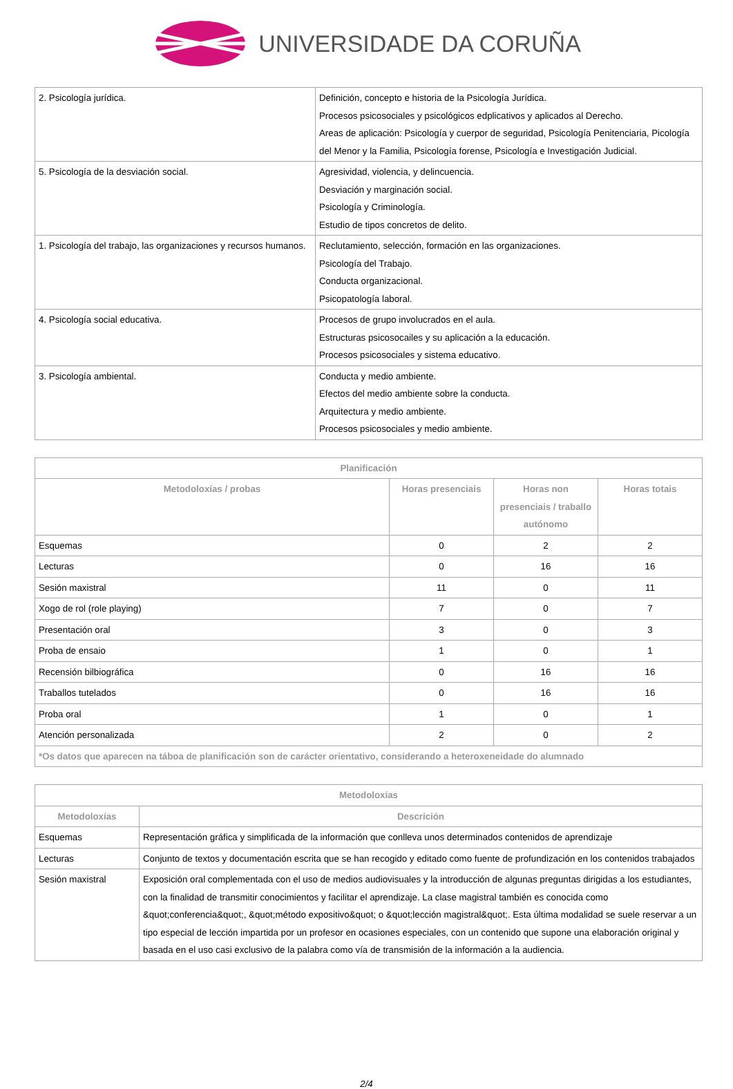UNIVERSIDADE DA CORUÑA
| 2. Psicología jurídica. | Definición, concepto e historia de la Psicología Jurídica. Procesos psicosociales y psicológicos edplicativos y aplicados al Derecho. Areas de aplicación: Psicología y cuerpor de seguridad, Psicología Penitenciaria, Picología del Menor y la Familia, Psicología forense, Psicología e Investigación Judicial. |
| 5. Psicología de la desviación social. | Agresividad, violencia, y delincuencia. Desviación y marginación social. Psicología y Criminología. Estudio de tipos concretos de delito. |
| 1. Psicología del trabajo, las organizaciones y recursos humanos. | Reclutamiento, selección, formación en las organizaciones. Psicología del Trabajo. Conducta organizacional. Psicopatología laboral. |
| 4. Psicología social educativa. | Procesos de grupo involucrados en el aula. Estructuras psicosocailes y su aplicación a la educación. Procesos psicosociales y sistema educativo. |
| 3. Psicología ambiental. | Conducta y medio ambiente. Efectos del medio ambiente sobre la conducta. Arquitectura y medio ambiente. Procesos psicosociales y medio ambiente. |
| Planificación | | | |
| --- | --- | --- | --- |
| Metodoloxías / probas | Horas presenciais | Horas non presenciais / traballo autónomo | Horas totais |
| Esquemas | 0 | 2 | 2 |
| Lecturas | 0 | 16 | 16 |
| Sesión maxistral | 11 | 0 | 11 |
| Xogo de rol (role playing) | 7 | 0 | 7 |
| Presentación oral | 3 | 0 | 3 |
| Proba de ensaio | 1 | 0 | 1 |
| Recensión bilbiográfica | 0 | 16 | 16 |
| Traballos tutelados | 0 | 16 | 16 |
| Proba oral | 1 | 0 | 1 |
| Atención personalizada | 2 | 0 | 2 |
| *Os datos que aparecen na táboa de planificación son de carácter orientativo, considerando a heteroxeneidade do alumnado | | | |
| Metodoloxías | |
| --- | --- |
| Metodoloxías | Descrición |
| Esquemas | Representación gráfica y simplificada de la información que conlleva unos determinados contenidos de aprendizaje |
| Lecturas | Conjunto de textos y documentación escrita que se han recogido y editado como fuente de profundización en los contenidos trabajados |
| Sesión maxistral | Exposición oral complementada con el uso de medios audiovisuales y la introducción de algunas preguntas dirigidas a los estudiantes, con la finalidad de transmitir conocimientos y facilitar el aprendizaje. La clase magistral también es conocida como &quot;conferencia&quot;, &quot;método expositivo&quot; o &quot;lección magistral&quot;. Esta última modalidad se suele reservar a un tipo especial de lección impartida por un profesor en ocasiones especiales, con un contenido que supone una elaboración original y basada en el uso casi exclusivo de la palabra como vía de transmisión de la información a la audiencia. |
2/4